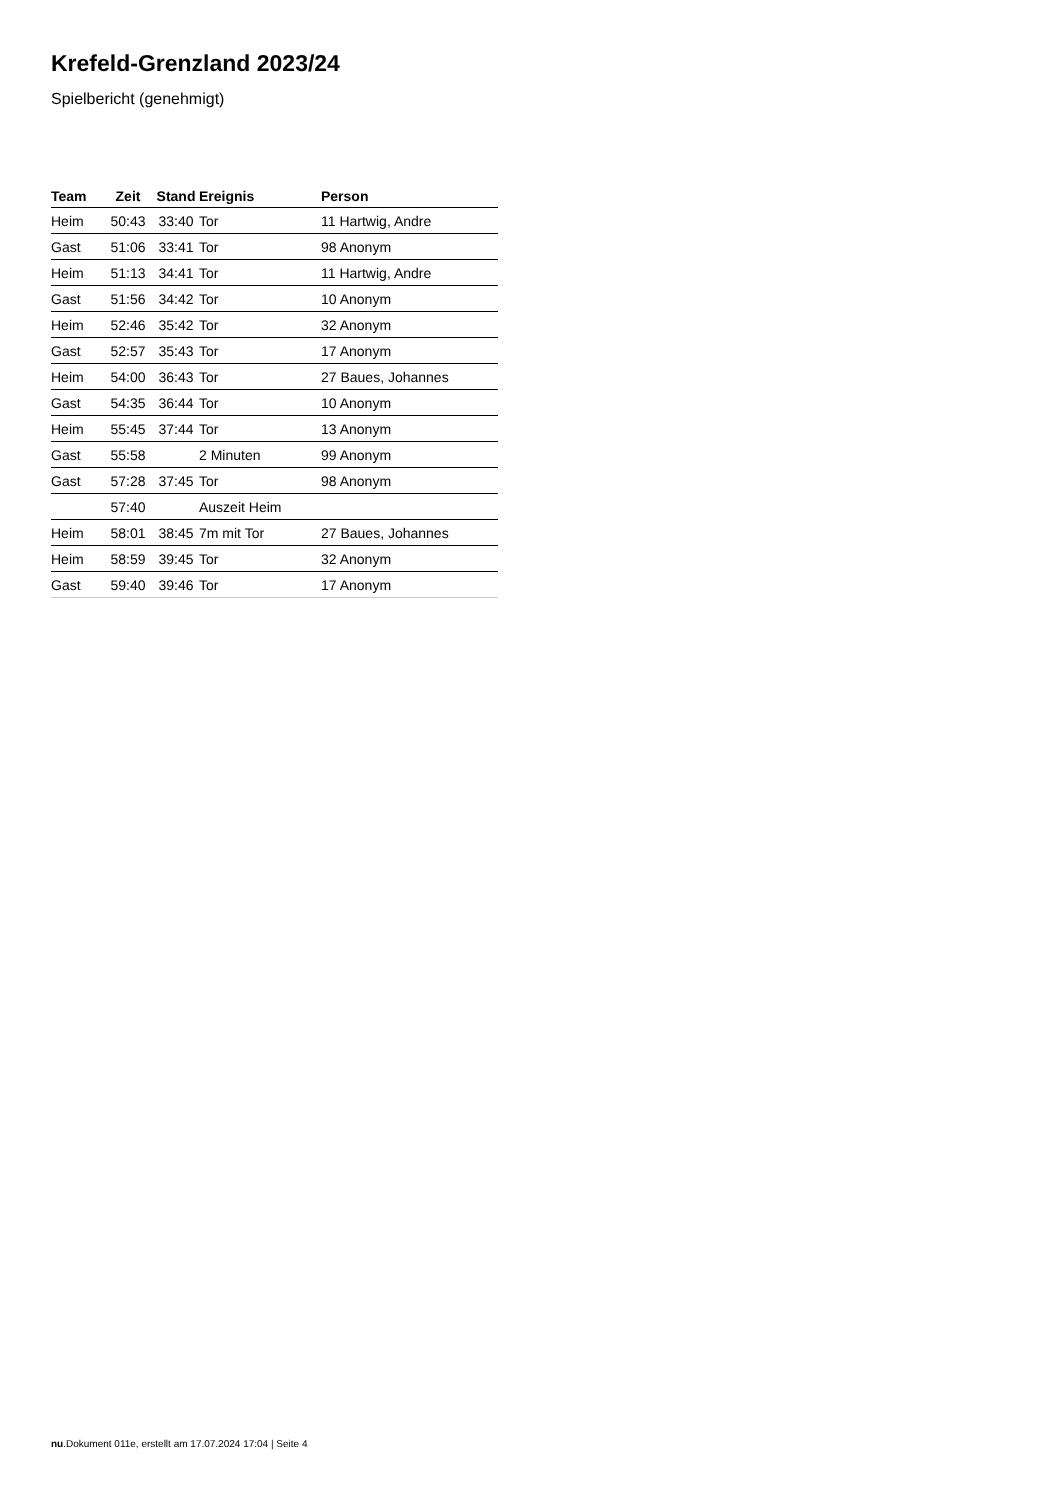Krefeld-Grenzland 2023/24
Spielbericht (genehmigt)
| Team | Zeit | Stand | Ereignis | Person |
| --- | --- | --- | --- | --- |
| Heim | 50:43 | 33:40 | Tor | 11 Hartwig, Andre |
| Gast | 51:06 | 33:41 | Tor | 98 Anonym |
| Heim | 51:13 | 34:41 | Tor | 11 Hartwig, Andre |
| Gast | 51:56 | 34:42 | Tor | 10 Anonym |
| Heim | 52:46 | 35:42 | Tor | 32 Anonym |
| Gast | 52:57 | 35:43 | Tor | 17 Anonym |
| Heim | 54:00 | 36:43 | Tor | 27 Baues, Johannes |
| Gast | 54:35 | 36:44 | Tor | 10 Anonym |
| Heim | 55:45 | 37:44 | Tor | 13 Anonym |
| Gast | 55:58 | | 2 Minuten | 99 Anonym |
| Gast | 57:28 | 37:45 | Tor | 98 Anonym |
| | 57:40 | | Auszeit Heim | |
| Heim | 58:01 | 38:45 | 7m mit Tor | 27 Baues, Johannes |
| Heim | 58:59 | 39:45 | Tor | 32 Anonym |
| Gast | 59:40 | 39:46 | Tor | 17 Anonym |
nu.Dokument 011e, erstellt am 17.07.2024 17:04 | Seite 4